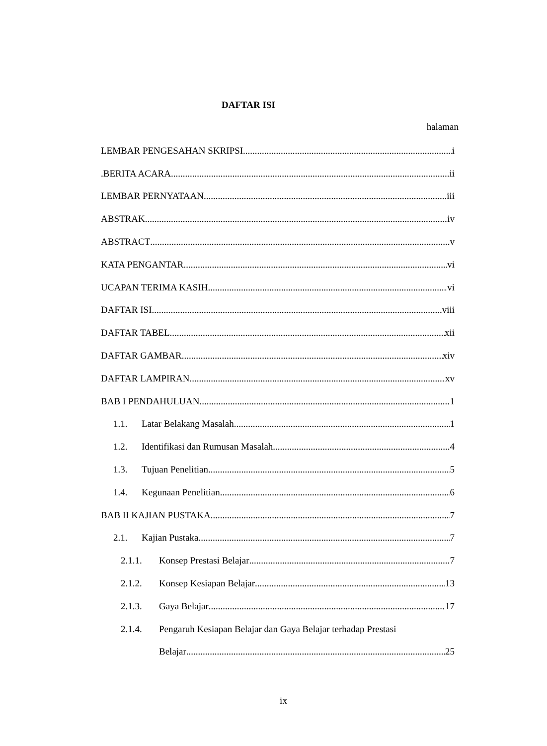DAFTAR ISI
halaman
LEMBAR PENGESAHAN SKRIPSI i
.BERITA ACARA ii
LEMBAR PERNYATAAN iii
ABSTRAK iv
ABSTRACT v
KATA PENGANTAR vi
UCAPAN TERIMA KASIH vi
DAFTAR ISI viii
DAFTAR TABEL xii
DAFTAR GAMBAR xiv
DAFTAR LAMPIRAN xv
BAB I PENDAHULUAN 1
1.1. Latar Belakang Masalah 1
1.2. Identifikasi dan Rumusan Masalah 4
1.3. Tujuan Penelitian 5
1.4. Kegunaan Penelitian 6
BAB II KAJIAN PUSTAKA 7
2.1. Kajian Pustaka 7
2.1.1. Konsep Prestasi Belajar 7
2.1.2. Konsep Kesiapan Belajar 13
2.1.3. Gaya Belajar 17
2.1.4. Pengaruh Kesiapan Belajar dan Gaya Belajar terhadap Prestasi
Belajar 25
ix